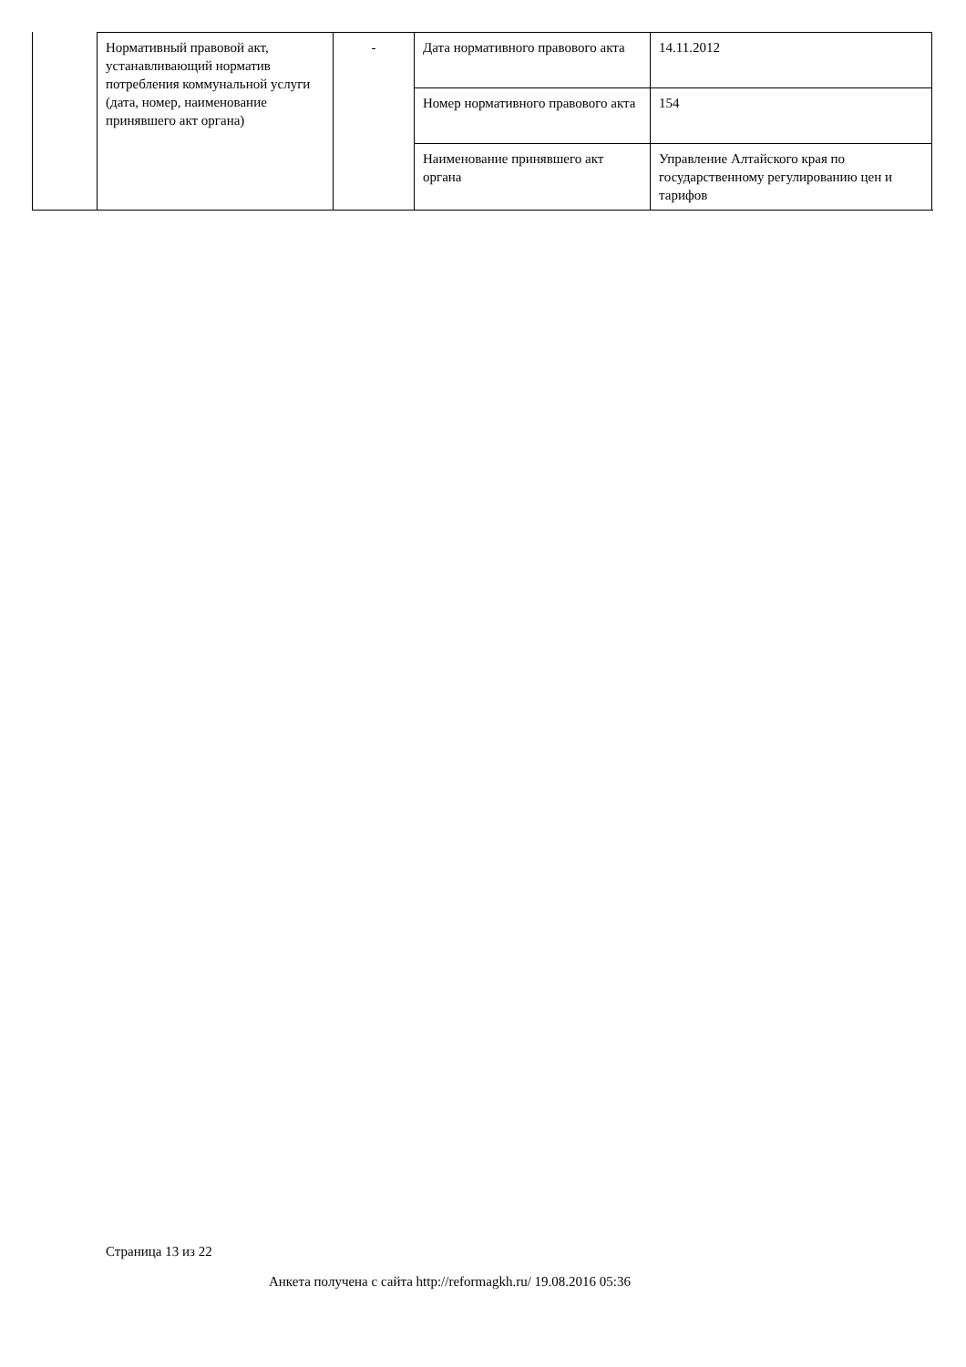| Нормативный правовой акт, устанавливающий норматив потребления коммунальной услуги (дата, номер, наименование принявшего акт органа) | - | Дата нормативного правового акта | 14.11.2012 |
| | | Номер нормативного правового акта | 154 |
| | | Наименование принявшего акт органа | Управление Алтайского края по государственному регулированию цен и тарифов |
Страница 13 из 22
Анкета получена с сайта http://reformagkh.ru/ 19.08.2016 05:36